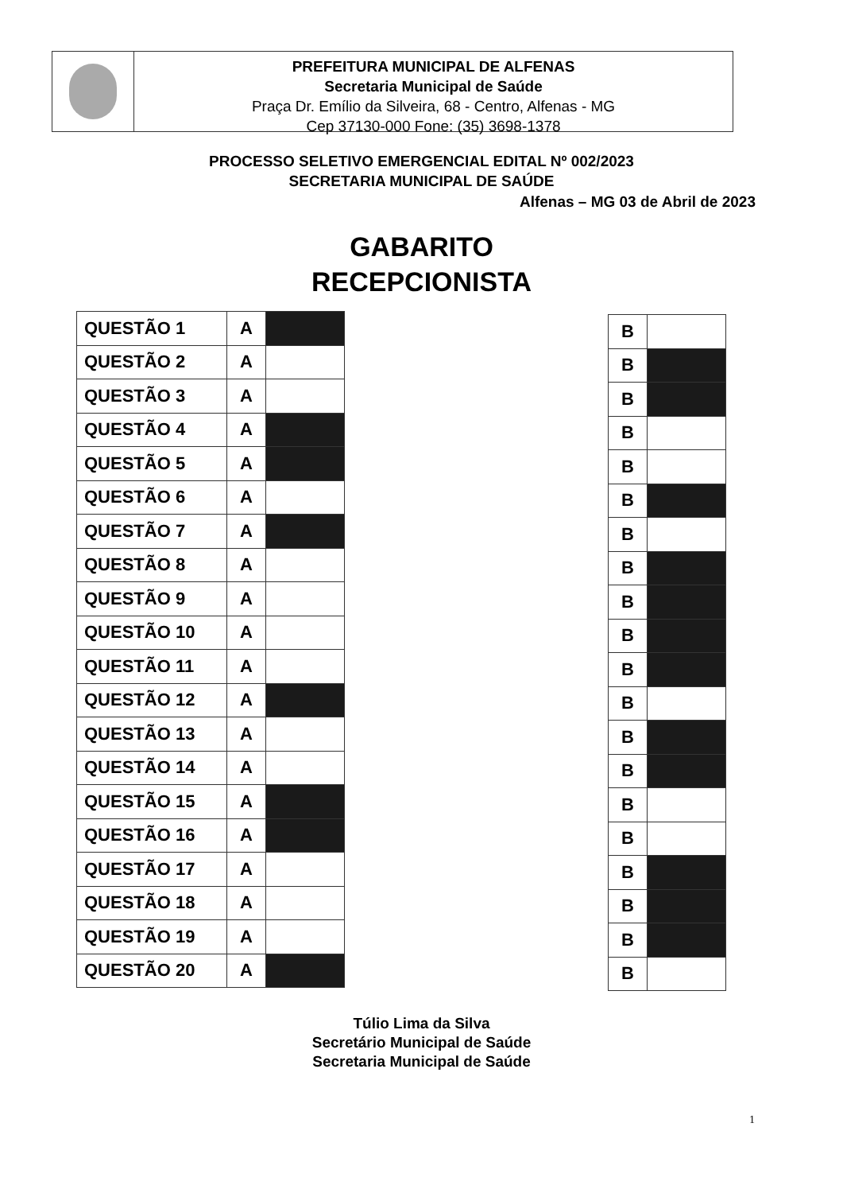PREFEITURA MUNICIPAL DE ALFENAS
Secretaria Municipal de Saúde
Praça Dr. Emílio da Silveira, 68 - Centro, Alfenas - MG
Cep 37130-000 Fone: (35) 3698-1378
PROCESSO SELETIVO EMERGENCIAL EDITAL Nº 002/2023
SECRETARIA MUNICIPAL DE SAÚDE
Alfenas – MG 03 de Abril de 2023
GABARITO
RECEPCIONISTA
| QUESTÃO 1 | A | |
| QUESTÃO 2 | A | |
| QUESTÃO 3 | A | |
| QUESTÃO 4 | A | |
| QUESTÃO 5 | A | |
| QUESTÃO 6 | A | |
| QUESTÃO 7 | A | |
| QUESTÃO 8 | A | |
| QUESTÃO 9 | A | |
| QUESTÃO 10 | A | |
| QUESTÃO 11 | A | |
| QUESTÃO 12 | A | |
| QUESTÃO 13 | A | |
| QUESTÃO 14 | A | |
| QUESTÃO 15 | A | |
| QUESTÃO 16 | A | |
| QUESTÃO 17 | A | |
| QUESTÃO 18 | A | |
| QUESTÃO 19 | A | |
| QUESTÃO 20 | A | |
| B | |
| B | |
| B | |
| B | |
| B | |
| B | |
| B | |
| B | |
| B | |
| B | |
| B | |
| B | |
| B | |
| B | |
| B | |
| B | |
| B | |
| B | |
| B | |
| B | |
Túlio Lima da Silva
Secretário Municipal de Saúde
Secretaria Municipal de Saúde
1